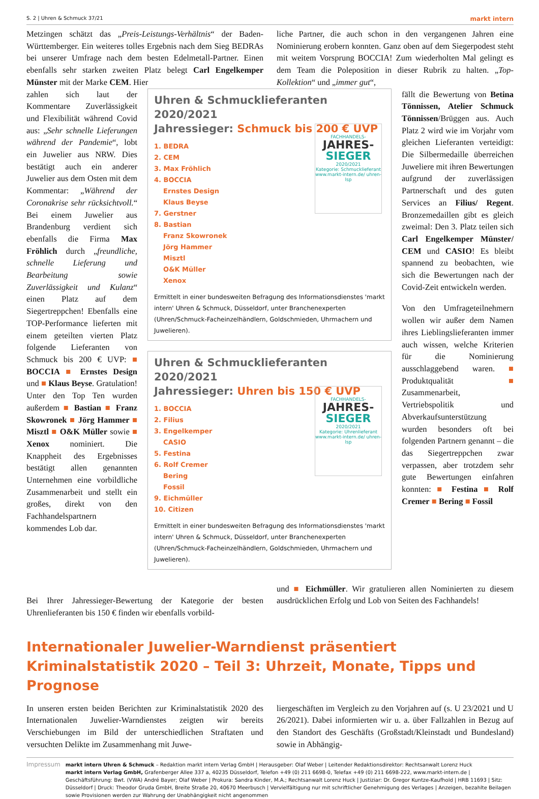S. 2 | Uhren & Schmuck 37/21 markt intern
Metzingen schätzt das „Preis-Leistungs-Verhältnis“ der Baden-Württemberger. Ein weiteres tolles Ergebnis nach dem Sieg BEDRAs bei unserer Umfrage nach dem besten Edelmetall-Partner. Einen ebenfalls sehr starken zweiten Platz belegt Carl Engelkemper Münster mit der Marke CEM. Hier
liche Partner, die auch schon in den vergangenen Jahren eine Nominierung erobern konnten. Ganz oben auf dem Siegerpodest steht mit weitem Vorsprung BOCCIA! Zum wiederholten Mal gelingt es dem Team die Poleposition in dieser Rubrik zu halten. „Top-Kollektion“ und „immer gut“,
zahlen sich laut der Kommentare Zuverlässigkeit und Flexibilität während Covid aus: „Sehr schnelle Lieferungen während der Pandemie“, lobt ein Juwelier aus NRW. Dies bestätigt auch ein anderer Juwelier aus dem Osten mit dem Kommentar: „Während der Coronakrise sehr rücksichtvoll.“ Bei einem Juwelier aus Brandenburg verdient sich ebenfalls die Firma Max Fröhlich durch „freundliche, schnelle Lieferung und Bearbeitung sowie Zuverlässigkeit und Kulanz“ einen Platz auf dem Siegertreppchen! Ebenfalls eine TOP-Performance lieferten mit einem geteilten vierten Platz folgende Lieferanten von Schmuck bis 200 € UVP: ■ BOCCIA ■ Ernstes Design und ■ Klaus Beyse. Gratulation! Unter den Top Ten wurden außerdem ■ Bastian ■ Franz Skowronek ■ Jörg Hammer ■ Misztl ■ O&K Müller sowie ■ Xenox nominiert. Die Knappheit des Ergebnisses bestätigt allen genannten Unternehmen eine vorbildliche Zusammenarbeit und stellt ein großes, direkt von den Fachhandelspartnern kommendes Lob dar.
Uhren & Schmucklieferanten 2020/2021
Jahressieger: Schmuck bis 200 € UVP
FACHHANDELS-
JAHRES-
SIEGER
2020/2021
Kategorie: Schmucklieferant
www.markt-intern.de/ uhren-lsp
1. BEDRA
2. CEM
3. Max Fröhlich
4. BOCCIA
Ernstes Design
Klaus Beyse
7. Gerstner
8. Bastian
Franz Skowronek
Jörg Hammer
Misztl
O&K Müller
Xenox
Ermittelt in einer bundesweiten Befragung des Informationsdienstes 'markt intern' Uhren & Schmuck, Düsseldorf, unter Branchenexperten (Uhren/Schmuck-Facheinzelhändlern, Goldschmieden, Uhrmachern und Juwelieren).
Uhren & Schmucklieferanten 2020/2021
Jahressieger: Uhren bis 150 € UVP
FACHHANDELS-
JAHRES-
SIEGER
2020/2021
Kategorie: Uhrenlieferant
www.markt-intern.de/ uhren-lsp
1. BOCCIA
2. Filius
3. Engelkemper
CASIO
5. Festina
6. Rolf Cremer
Bering
Fossil
9. Eichmüller
10. Citizen
Ermittelt in einer bundesweiten Befragung des Informationsdienstes 'markt intern' Uhren & Schmuck, Düsseldorf, unter Branchenexperten (Uhren/Schmuck-Facheinzelhändlern, Goldschmieden, Uhrmachern und Juwelieren).
fällt die Bewertung von Betina Tönnissen, Atelier Schmuck Tönnissen/Brüggen aus. Auch Platz 2 wird wie im Vorjahr vom gleichen Lieferanten verteidigt: Die Silbermedaille überreichen Juweliere mit ihren Bewertungen aufgrund der zuverlässigen Partnerschaft und des guten Services an Filius/ Regent. Bronzemedaillen gibt es gleich zweimal: Den 3. Platz teilen sich Carl Engelkemper Münster/ CEM und CASIO! Es bleibt spannend zu beobachten, wie sich die Bewertungen nach der Covid-Zeit entwickeln werden.
Von den Umfrageteilnehmern wollen wir außer dem Namen ihres Lieblingslieferanten immer auch wissen, welche Kriterien für die Nominierung ausschlaggebend waren. ■ Produktqualität ■ Zusammenarbeit, Vertriebspolitik und Abverkaufsunterstützung wurden besonders oft bei folgenden Partnern genannt – die das Siegertreppchen zwar verpassen, aber trotzdem sehr gute Bewertungen einfahren konnten: ■ Festina ■ Rolf Cremer ■ Bering ■ Fossil
Bei Ihrer Jahressieger-Bewertung der Kategorie der besten Uhrenlieferanten bis 150 € finden wir ebenfalls vorbild-
und ■ Eichmüller. Wir gratulieren allen Nominierten zu diesem ausdrücklichen Erfolg und Lob von Seiten des Fachhandels!
Internationaler Juwelier-Warndienst präsentiert Kriminalstatistik 2020 – Teil 3: Uhrzeit, Monate, Tipps und Prognose
In unseren ersten beiden Berichten zur Kriminalstatistik 2020 des Internationalen Juwelier-Warndienstes zeigten wir bereits Verschiebungen im Bild der unterschiedlichen Straftaten und versuchten Delikte im Zusammenhang mit Juwe-
liergeschäften im Vergleich zu den Vorjahren auf (s. U 23/2021 und U 26/2021). Dabei informierten wir u. a. über Fallzahlen in Bezug auf den Standort des Geschäfts (Großstadt/Kleinstadt und Bundesland) sowie in Abhängig-
Impressum
markt intern Uhren & Schmuck – Redaktion markt intern Verlag GmbH | Herausgeber: Olaf Weber | Leitender Redaktionsdirektor: Rechtsanwalt Lorenz Huck
markt intern Verlag GmbH, Grafenberger Allee 337 a, 40235 Düsseldorf, Telefon +49 (0) 211 6698-0, Telefax +49 (0) 211 6698-222, www.markt-intern.de | Geschäftsführung: Bwt. (VWA) André Bayer; Olaf Weber | Prokura: Sandra Kinder, M.A.; Rechtsanwalt Lorenz Huck | Justiziar: Dr. Gregor Kuntze-Kaufhold | HRB 11693 | Sitz: Düsseldorf | Druck: Theodor Gruda GmbH, Breite Straße 20, 40670 Meerbusch | Vervielfältigung nur mit schriftlicher Genehmigung des Verlages | Anzeigen, bezahlte Beilagen sowie Provisionen werden zur Wahrung der Unabhängigkeit nicht angenommen